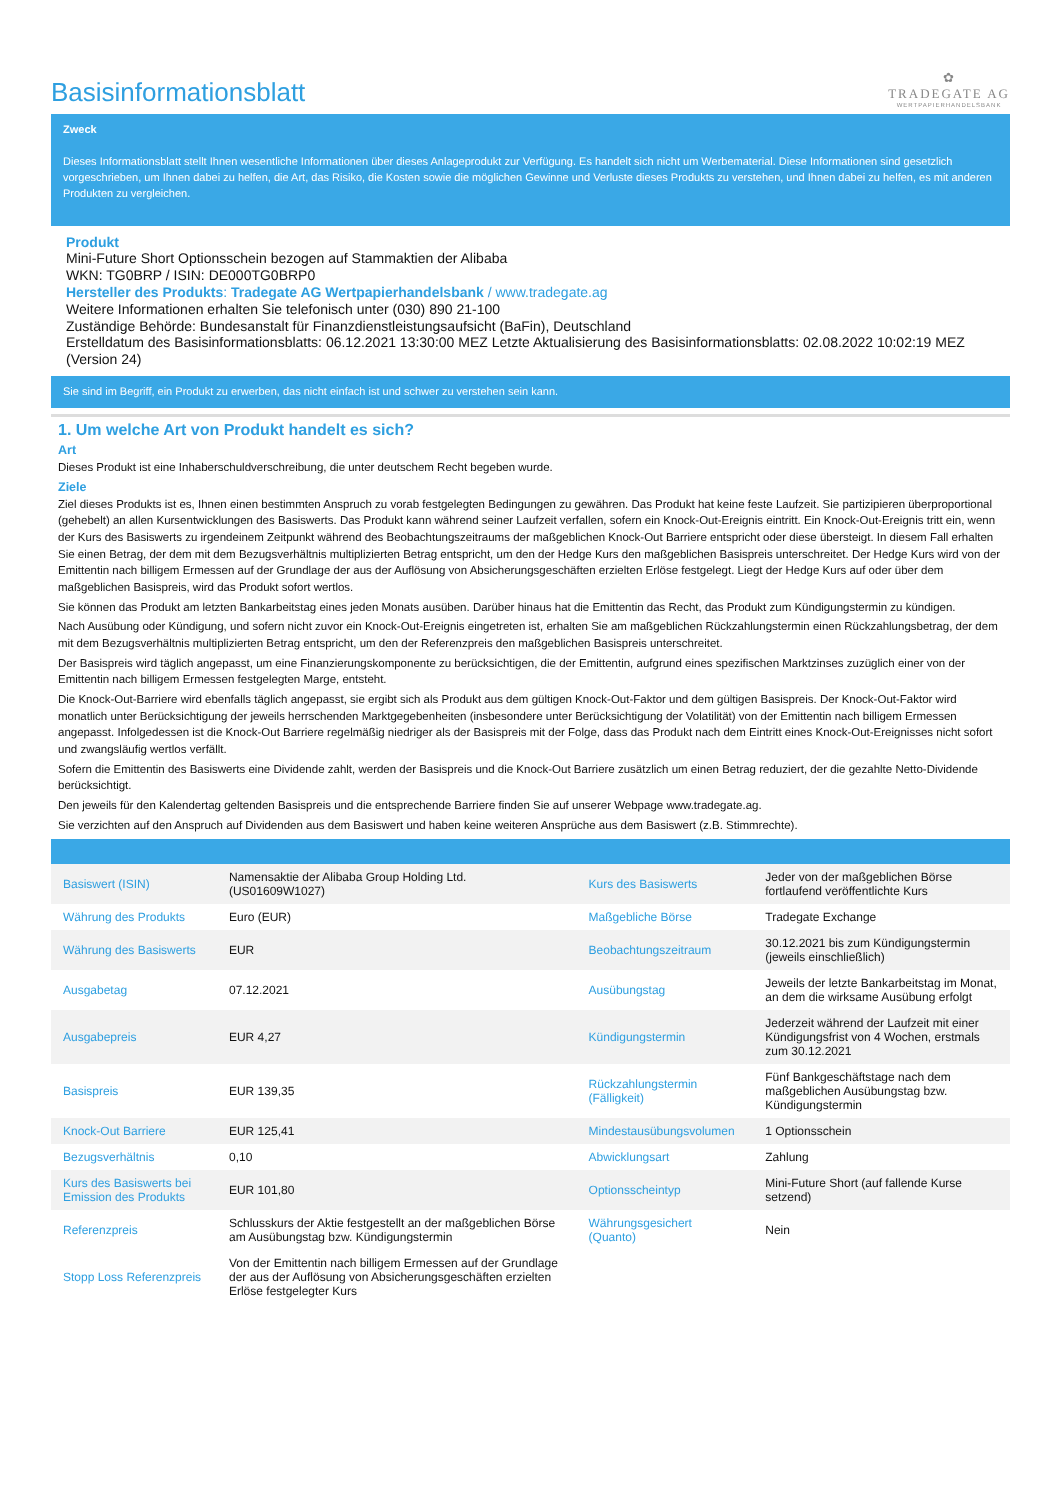Basisinformationsblatt
✿
TRADEGATE AG
WERTPAPIERHANDELSBANK
Zweck
Dieses Informationsblatt stellt Ihnen wesentliche Informationen über dieses Anlageprodukt zur Verfügung. Es handelt sich nicht um Werbematerial. Diese Informationen sind gesetzlich vorgeschrieben, um Ihnen dabei zu helfen, die Art, das Risiko, die Kosten sowie die möglichen Gewinne und Verluste dieses Produkts zu verstehen, und Ihnen dabei zu helfen, es mit anderen Produkten zu vergleichen.
Produkt
Mini-Future Short Optionsschein bezogen auf Stammaktien der Alibaba
WKN: TG0BRP / ISIN: DE000TG0BRP0
Hersteller des Produkts: Tradegate AG Wertpapierhandelsbank / www.tradegate.ag
Weitere Informationen erhalten Sie telefonisch unter (030) 890 21-100
Zuständige Behörde: Bundesanstalt für Finanzdienstleistungsaufsicht (BaFin), Deutschland
Erstelldatum des Basisinformationsblatts: 06.12.2021 13:30:00 MEZ Letzte Aktualisierung des Basisinformationsblatts: 02.08.2022 10:02:19 MEZ (Version 24)
Sie sind im Begriff, ein Produkt zu erwerben, das nicht einfach ist und schwer zu verstehen sein kann.
1. Um welche Art von Produkt handelt es sich?
Art
Dieses Produkt ist eine Inhaberschuldverschreibung, die unter deutschem Recht begeben wurde.
Ziele
Ziel dieses Produkts ist es, Ihnen einen bestimmten Anspruch zu vorab festgelegten Bedingungen zu gewähren. Das Produkt hat keine feste Laufzeit. Sie partizipieren überproportional (gehebelt) an allen Kursentwicklungen des Basiswerts. Das Produkt kann während seiner Laufzeit verfallen, sofern ein Knock-Out-Ereignis eintritt. Ein Knock-Out-Ereignis tritt ein, wenn der Kurs des Basiswerts zu irgendeinem Zeitpunkt während des Beobachtungszeitraums der maßgeblichen Knock-Out Barriere entspricht oder diese übersteigt. In diesem Fall erhalten Sie einen Betrag, der dem mit dem Bezugsverhältnis multiplizierten Betrag entspricht, um den der Hedge Kurs den maßgeblichen Basispreis unterschreitet. Der Hedge Kurs wird von der Emittentin nach billigem Ermessen auf der Grundlage der aus der Auflösung von Absicherungsgeschäften erzielten Erlöse festgelegt. Liegt der Hedge Kurs auf oder über dem maßgeblichen Basispreis, wird das Produkt sofort wertlos.
Sie können das Produkt am letzten Bankarbeitstag eines jeden Monats ausüben. Darüber hinaus hat die Emittentin das Recht, das Produkt zum Kündigungstermin zu kündigen.
Nach Ausübung oder Kündigung, und sofern nicht zuvor ein Knock-Out-Ereignis eingetreten ist, erhalten Sie am maßgeblichen Rückzahlungstermin einen Rückzahlungsbetrag, der dem mit dem Bezugsverhältnis multiplizierten Betrag entspricht, um den der Referenzpreis den maßgeblichen Basispreis unterschreitet.
Der Basispreis wird täglich angepasst, um eine Finanzierungskomponente zu berücksichtigen, die der Emittentin, aufgrund eines spezifischen Marktzinses zuzüglich einer von der Emittentin nach billigem Ermessen festgelegten Marge, entsteht.
Die Knock-Out-Barriere wird ebenfalls täglich angepasst, sie ergibt sich als Produkt aus dem gültigen Knock-Out-Faktor und dem gültigen Basispreis. Der Knock-Out-Faktor wird monatlich unter Berücksichtigung der jeweils herrschenden Marktgegebenheiten (insbesondere unter Berücksichtigung der Volatilität) von der Emittentin nach billigem Ermessen angepasst. Infolgedessen ist die Knock-Out Barriere regelmäßig niedriger als der Basispreis mit der Folge, dass das Produkt nach dem Eintritt eines Knock-Out-Ereignisses nicht sofort und zwangsläufig wertlos verfällt.
Sofern die Emittentin des Basiswerts eine Dividende zahlt, werden der Basispreis und die Knock-Out Barriere zusätzlich um einen Betrag reduziert, der die gezahlte Netto-Dividende berücksichtigt.
Den jeweils für den Kalendertag geltenden Basispreis und die entsprechende Barriere finden Sie auf unserer Webpage www.tradegate.ag.
Sie verzichten auf den Anspruch auf Dividenden aus dem Basiswert und haben keine weiteren Ansprüche aus dem Basiswert (z.B. Stimmrechte).
| Basiswert (ISIN) | Namensaktie der Alibaba Group Holding Ltd. (US01609W1027) | Kurs des Basiswerts | Jeder von der maßgeblichen Börse fortlaufend veröffentlichte Kurs |
| Währung des Produkts | Euro (EUR) | Maßgebliche Börse | Tradegate Exchange |
| Währung des Basiswerts | EUR | Beobachtungszeitraum | 30.12.2021 bis zum Kündigungstermin (jeweils einschließlich) |
| Ausgabetag | 07.12.2021 | Ausübungstag | Jeweils der letzte Bankarbeitstag im Monat, an dem die wirksame Ausübung erfolgt |
| Ausgabepreis | EUR 4,27 | Kündigungstermin | Jederzeit während der Laufzeit mit einer Kündigungsfrist von 4 Wochen, erstmals zum 30.12.2021 |
| Basispreis | EUR 139,35 | Rückzahlungstermin (Fälligkeit) | Fünf Bankgeschäftstage nach dem maßgeblichen Ausübungstag bzw. Kündigungstermin |
| Knock-Out Barriere | EUR 125,41 | Mindestausübungsvolumen | 1 Optionsschein |
| Bezugsverhältnis | 0,10 | Abwicklungsart | Zahlung |
| Kurs des Basiswerts bei Emission des Produkts | EUR 101,80 | Optionsscheintyp | Mini-Future Short (auf fallende Kurse setzend) |
| Referenzpreis | Schlusskurs der Aktie festgestellt an der maßgeblichen Börse am Ausübungstag bzw. Kündigungstermin | Währungsgesichert (Quanto) | Nein |
| Stopp Loss Referenzpreis | Von der Emittentin nach billigem Ermessen auf der Grundlage der aus der Auflösung von Absicherungsgeschäften erzielten Erlöse festgelegter Kurs | | |